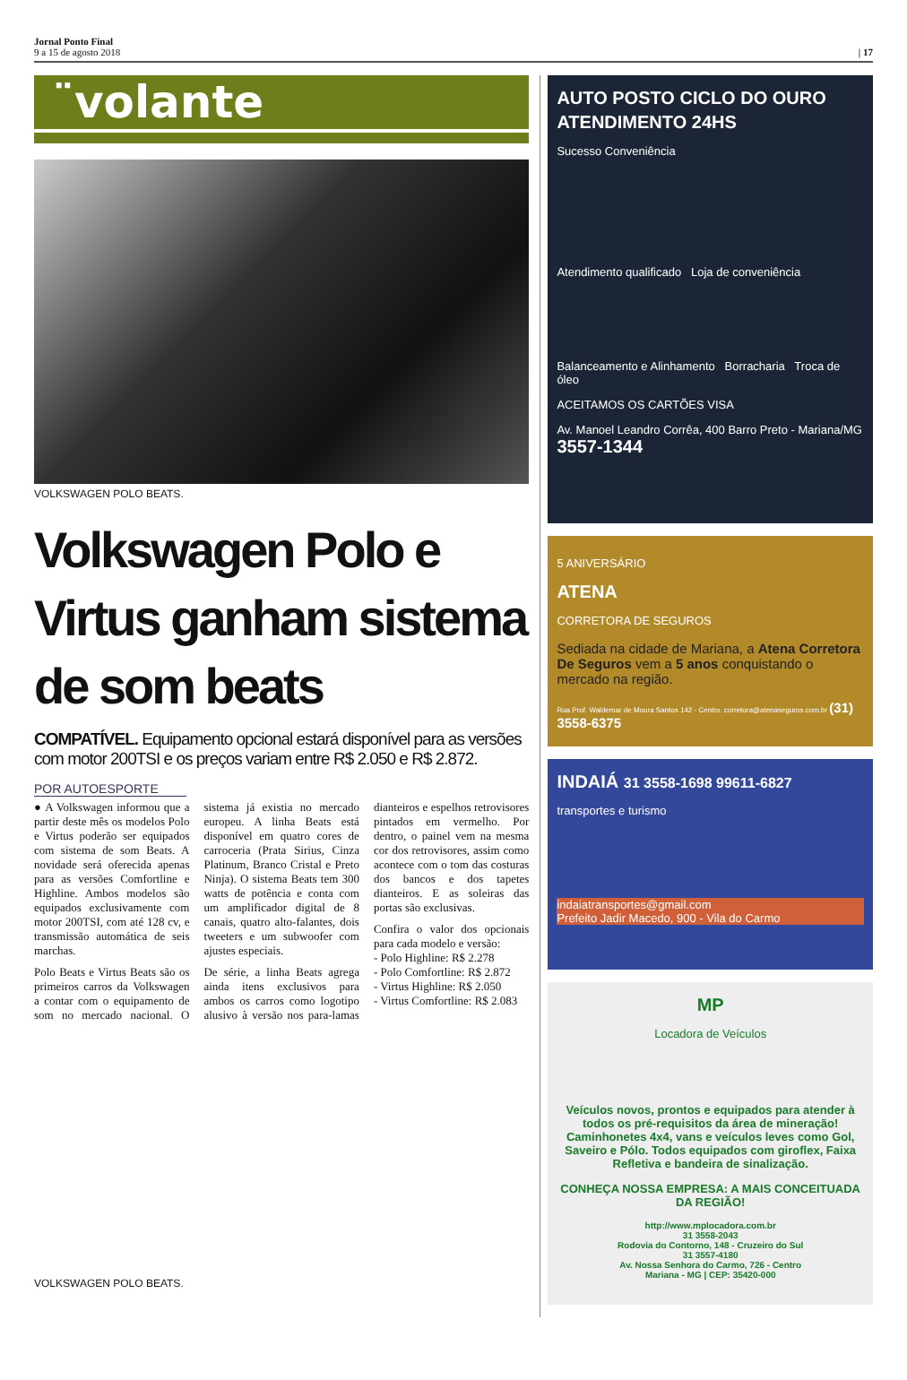Jornal Ponto Final
9 a 15 de agosto 2018
| 17
¨volante
VOLKSWAGEN POLO BEATS.
Volkswagen Polo e Virtus ganham sistema de som beats
COMPATÍVEL. Equipamento opcional estará disponível para as versões com motor 200TSI e os preços variam entre R$ 2.050 e R$ 2.872.
POR AUTOESPORTE
● A Volkswagen informou que a partir deste mês os modelos Polo e Virtus poderão ser equipados com sistema de som Beats. A novidade será oferecida apenas para as versões Comfortline e Highline. Ambos modelos são equipados exclusivamente com motor 200TSI, com até 128 cv, e transmissão automática de seis marchas.
Polo Beats e Virtus Beats são os primeiros carros da Volkswagen a contar com o equipamento de som no mercado nacional. O sistema já existia no mercado europeu. A linha Beats está disponível em quatro cores de carroceria (Prata Sirius, Cinza Platinum, Branco Cristal e Preto Ninja). O sistema Beats tem 300 watts de potência e conta com um amplificador digital de 8 canais, quatro alto-falantes, dois tweeters e um subwoofer com ajustes especiais.
De série, a linha Beats agrega ainda itens exclusivos para ambos os carros como logotipo alusivo à versão nos para-lamas dianteiros e espelhos retrovisores pintados em vermelho. Por dentro, o painel vem na mesma cor dos retrovisores, assim como acontece com o tom das costuras dos bancos e dos tapetes dianteiros. E as soleiras das portas são exclusivas.
Confira o valor dos opcionais para cada modelo e versão:
- Polo Highline: R$ 2.278
- Polo Comfortline: R$ 2.872
- Virtus Highline: R$ 2.050
- Virtus Comfortline: R$ 2.083
VOLKSWAGEN POLO BEATS.
AUTO POSTO CICLO DO OURO
ATENDIMENTO 24HS
Sucesso Conveniência
Atendimento qualificado Loja de conveniência
Balanceamento e Alinhamento Borracharia Troca de óleo
ACEITAMOS OS CARTÕES VISA
Av. Manoel Leandro Corrêa, 400 Barro Preto - Mariana/MG 3557-1344
5 ANIVERSÁRIO
ATENA
CORRETORA DE SEGUROS
Sediada na cidade de Mariana, a Atena Corretora De Seguros vem a 5 anos conquistando o mercado na região.
Rua Prof. Waldemar de Moura Santos 142 - Centro. corretora@atenaseguros.com.br (31) 3558-6375
INDAIÁ 31 3558-1698 99611-6827
transportes e turismo
indaiatransportes@gmail.com
Prefeito Jadir Macedo, 900 - Vila do Carmo
MP
Locadora de Veículos
Veículos novos, prontos e equipados para atender à todos os pré-requisitos da área de mineração! Caminhonetes 4x4, vans e veículos leves como Gol, Saveiro e Pólo. Todos equipados com giroflex, Faixa Refletiva e bandeira de sinalização.
CONHEÇA NOSSA EMPRESA: A MAIS CONCEITUADA DA REGIÃO!
http://www.mplocadora.com.br
31 3558-2043
Rodovia do Contorno, 148 - Cruzeiro do Sul
31 3557-4180
Av. Nossa Senhora do Carmo, 726 - Centro
Mariana - MG | CEP: 35420-000